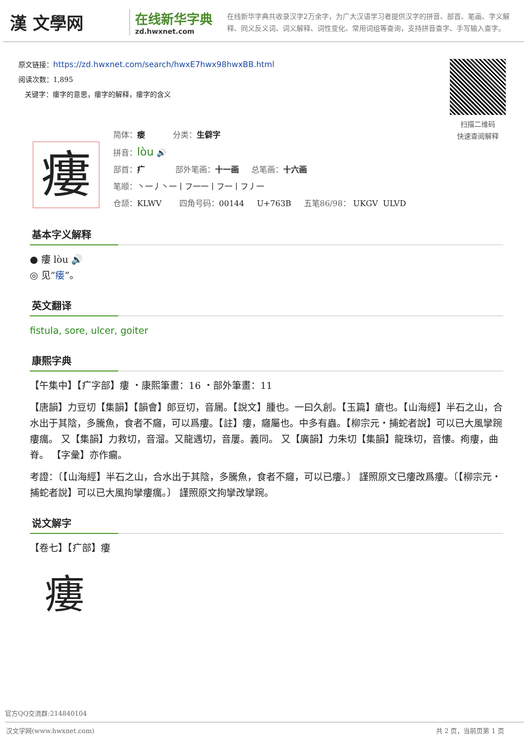漢 文學网
在线新华字典
zd.hwxnet.com
在线新华字典共收录汉字2万余字，为广大汉语学习者提供汉字的拼音、部首、笔画、字义解释、同义反义词、词义解释、词性变化、常用词组等查询，支持拼音查字、手写输入查字。
原文链接：https://zd.hwxnet.com/search/hwxE7hwx98hwxBB.html
阅读次数：1,895
关键字：瘻字的意思，瘻字的解释，瘻字的含义
扫描二维码
快速查阅解释
瘻
简体：瘘 分类：生僻字
拼音：lòu 🔊
部首：疒 部外笔画：十一画 总笔画：十六画
笔顺：丶一丿丶一丨フ一一丨フ一丨フ丿一
仓颉：KLWV 四角号码：00144 U+763B 五笔86/98： UKGV ULVD
基本字义解释
● 瘻 lòu 🔊
◎ 见“瘘”。
英文翻译
fistula, sore, ulcer, goiter
康熙字典
【午集中】【疒字部】瘻 ・康熙筆畫：16 ・部外筆畫：11
【唐韻】力豆切【集韻】【韻會】郎豆切，音屚。【說文】腫也。一曰久創。【玉篇】瘡也。【山海經】半石之山，合水出于其陰，多騰魚，食者不癰，可以爲瘻。【註】瘻，癰屬也。中多有蟲。【柳宗元・捕蛇者說】可以已大風攣踠瘻癘。 又【集韻】力救切，音溜。又龍遇切，音屢。義同。 又【廣韻】力朱切【集韻】龍珠切，音慺。痀瘻，曲脊。 【字彙】亦作瘺。
考證：〔【山海經】半石之山，合水出于其陰，多騰魚，食者不癰，可以已瘻。〕 謹照原文已瘻改爲瘻。〔【柳宗元・捕蛇者說】可以已大風拘攣瘻癘。〕 謹照原文拘攣改攣踠。
说文解字
【卷七】【疒部】瘻
瘻
官方QQ交流群:214840104
汉文学网(www.hwxnet.com) 共 2 页，当前页第 1 页